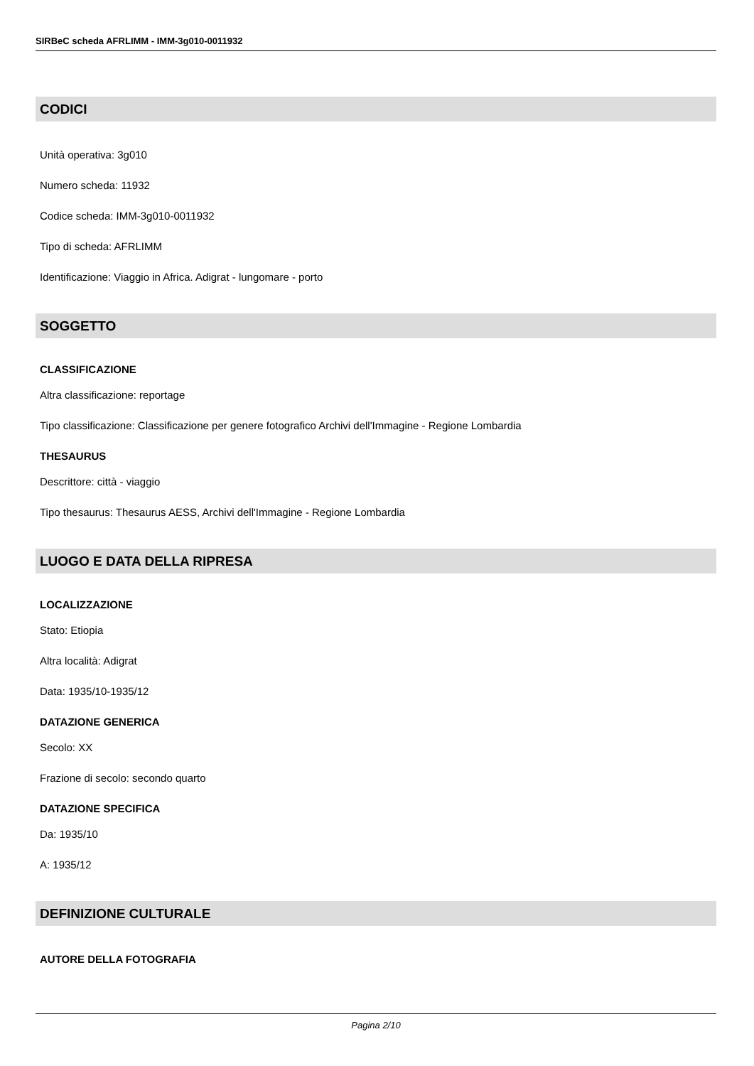SIRBeC scheda AFRLIMM - IMM-3g010-0011932
CODICI
Unità operativa: 3g010
Numero scheda: 11932
Codice scheda: IMM-3g010-0011932
Tipo di scheda: AFRLIMM
Identificazione: Viaggio in Africa. Adigrat - lungomare - porto
SOGGETTO
CLASSIFICAZIONE
Altra classificazione: reportage
Tipo classificazione: Classificazione per genere fotografico Archivi dell'Immagine - Regione Lombardia
THESAURUS
Descrittore: città - viaggio
Tipo thesaurus: Thesaurus AESS, Archivi dell'Immagine - Regione Lombardia
LUOGO E DATA DELLA RIPRESA
LOCALIZZAZIONE
Stato: Etiopia
Altra località: Adigrat
Data: 1935/10-1935/12
DATAZIONE GENERICA
Secolo: XX
Frazione di secolo: secondo quarto
DATAZIONE SPECIFICA
Da: 1935/10
A: 1935/12
DEFINIZIONE CULTURALE
AUTORE DELLA FOTOGRAFIA
Pagina 2/10